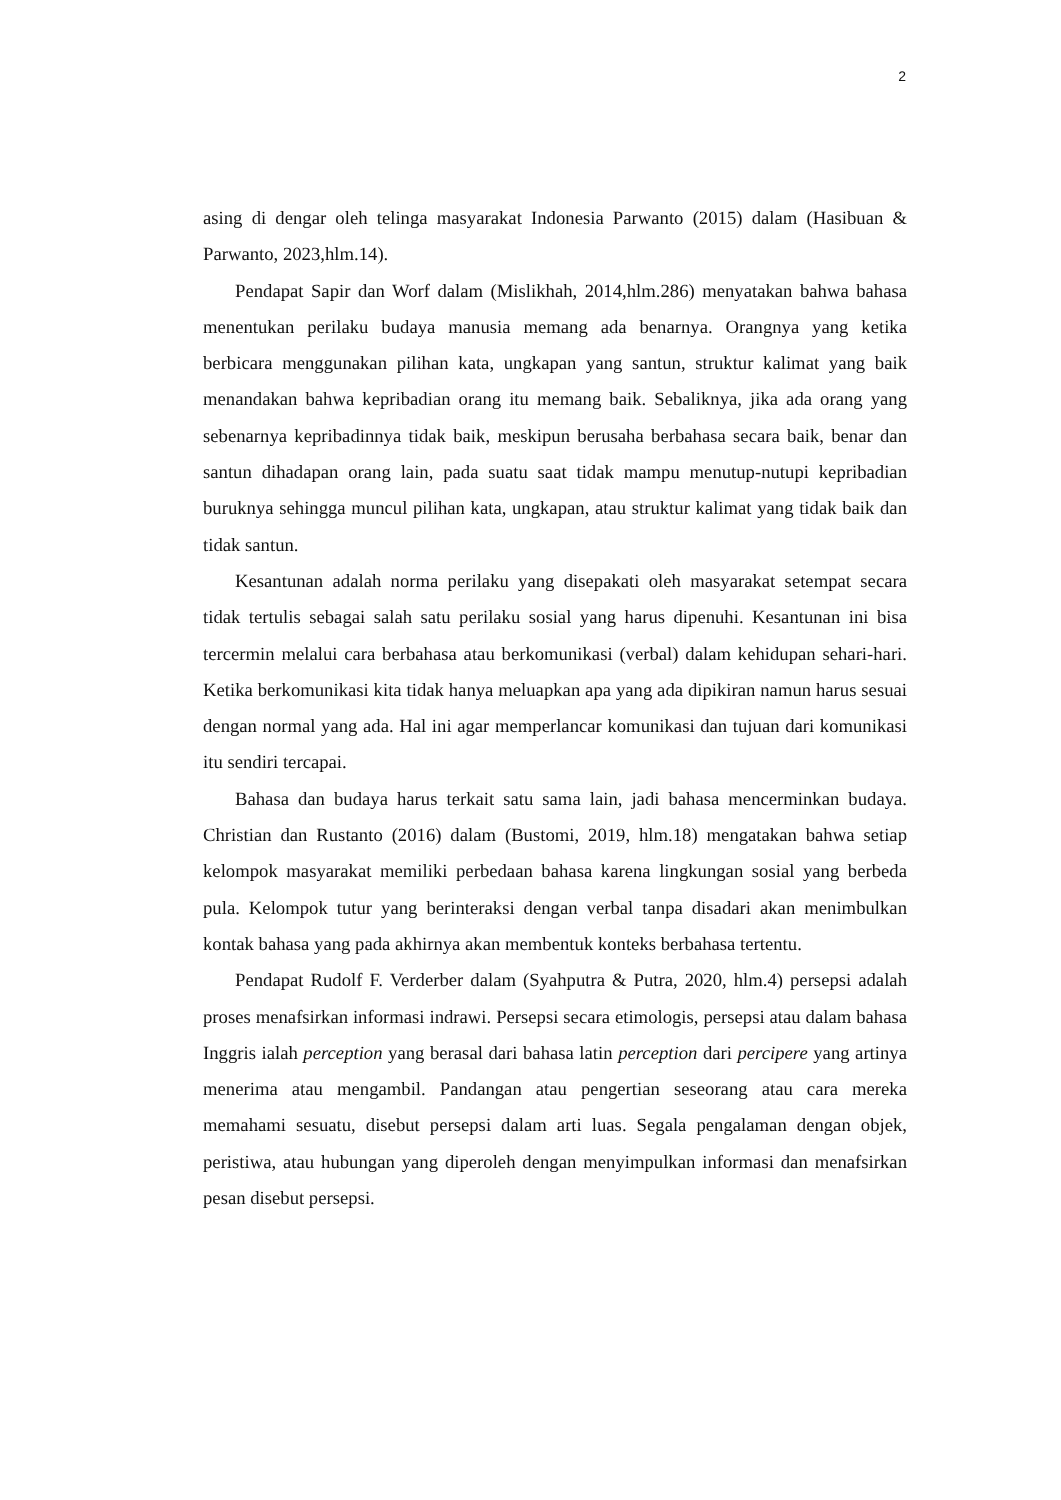2
asing di dengar oleh telinga masyarakat Indonesia Parwanto (2015) dalam (Hasibuan & Parwanto, 2023,hlm.14).
Pendapat Sapir dan Worf dalam (Mislikhah, 2014,hlm.286) menyatakan bahwa bahasa menentukan perilaku budaya manusia memang ada benarnya. Orangnya yang ketika berbicara menggunakan pilihan kata, ungkapan yang santun, struktur kalimat yang baik menandakan bahwa kepribadian orang itu memang baik. Sebaliknya, jika ada orang yang sebenarnya kepribadinnya tidak baik, meskipun berusaha berbahasa secara baik, benar dan santun dihadapan orang lain, pada suatu saat tidak mampu menutup-nutupi kepribadian buruknya sehingga muncul pilihan kata, ungkapan, atau struktur kalimat yang tidak baik dan tidak santun.
Kesantunan adalah norma perilaku yang disepakati oleh masyarakat setempat secara tidak tertulis sebagai salah satu perilaku sosial yang harus dipenuhi. Kesantunan ini bisa tercermin melalui cara berbahasa atau berkomunikasi (verbal) dalam kehidupan sehari-hari. Ketika berkomunikasi kita tidak hanya meluapkan apa yang ada dipikiran namun harus sesuai dengan normal yang ada. Hal ini agar memperlancar komunikasi dan tujuan dari komunikasi itu sendiri tercapai.
Bahasa dan budaya harus terkait satu sama lain, jadi bahasa mencerminkan budaya. Christian dan Rustanto (2016) dalam (Bustomi, 2019, hlm.18) mengatakan bahwa setiap kelompok masyarakat memiliki perbedaan bahasa karena lingkungan sosial yang berbeda pula. Kelompok tutur yang berinteraksi dengan verbal tanpa disadari akan menimbulkan kontak bahasa yang pada akhirnya akan membentuk konteks berbahasa tertentu.
Pendapat Rudolf F. Verderber dalam (Syahputra & Putra, 2020, hlm.4) persepsi adalah proses menafsirkan informasi indrawi. Persepsi secara etimologis, persepsi atau dalam bahasa Inggris ialah perception yang berasal dari bahasa latin perception dari percipere yang artinya menerima atau mengambil. Pandangan atau pengertian seseorang atau cara mereka memahami sesuatu, disebut persepsi dalam arti luas. Segala pengalaman dengan objek, peristiwa, atau hubungan yang diperoleh dengan menyimpulkan informasi dan menafsirkan pesan disebut persepsi.